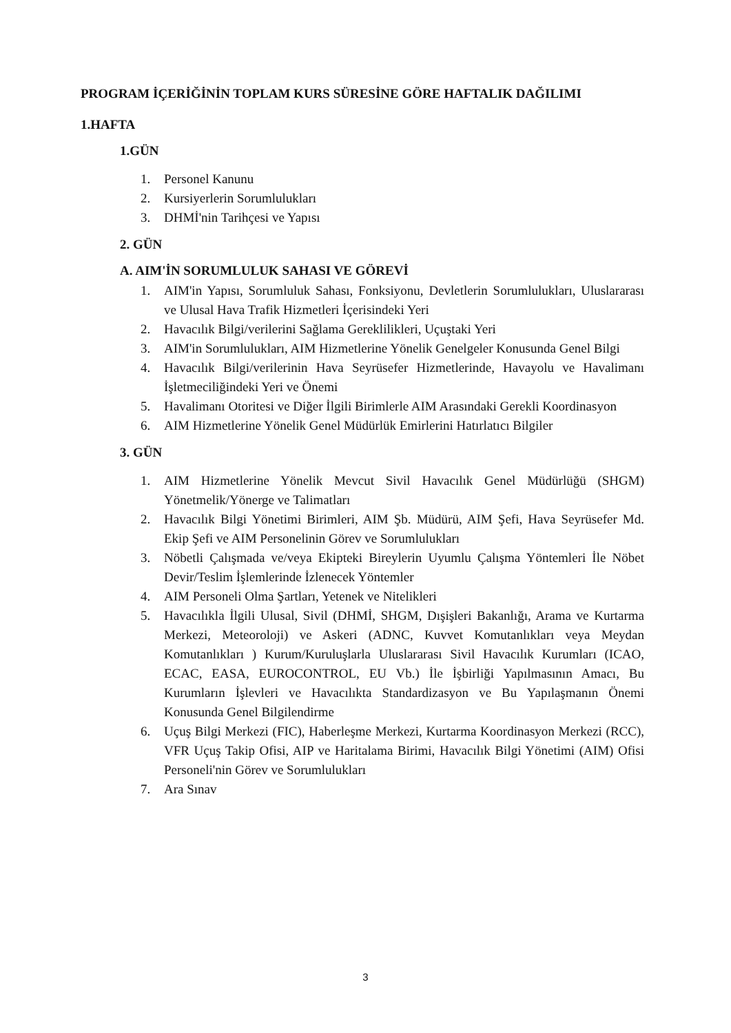PROGRAM İÇERİĞİNİN TOPLAM KURS SÜRESİNE GÖRE HAFTALIK DAĞILIMI
1.HAFTA
1.GÜN
1. Personel Kanunu
2. Kursiyerlerin Sorumlulukları
3. DHMİ'nin Tarihçesi ve Yapısı
2. GÜN
A. AIM'İN SORUMLULUK SAHASI VE GÖREVİ
1. AIM'in Yapısı, Sorumluluk Sahası, Fonksiyonu, Devletlerin Sorumlulukları, Uluslararası ve Ulusal Hava Trafik Hizmetleri İçerisindeki Yeri
2. Havacılık Bilgi/verilerini Sağlama Gereklilikleri, Uçuştaki Yeri
3. AIM'in Sorumlulukları, AIM Hizmetlerine Yönelik Genelgeler Konusunda Genel Bilgi
4. Havacılık Bilgi/verilerinin Hava Seyrüsefer Hizmetlerinde, Havayolu ve Havalimanı İşletmeciliğindeki Yeri ve Önemi
5. Havalimanı Otoritesi ve Diğer İlgili Birimlerle AIM Arasındaki Gerekli Koordinasyon
6. AIM Hizmetlerine Yönelik Genel Müdürlük Emirlerini Hatırlatıcı Bilgiler
3. GÜN
1. AIM Hizmetlerine Yönelik Mevcut Sivil Havacılık Genel Müdürlüğü (SHGM) Yönetmelik/Yönerge ve Talimatları
2. Havacılık Bilgi Yönetimi Birimleri, AIM Şb. Müdürü, AIM Şefi, Hava Seyrüsefer Md. Ekip Şefi ve AIM Personelinin Görev ve Sorumlulukları
3. Nöbetli Çalışmada ve/veya Ekipteki Bireylerin Uyumlu Çalışma Yöntemleri İle Nöbet Devir/Teslim İşlemlerinde İzlenecek Yöntemler
4. AIM Personeli Olma Şartları, Yetenek ve Nitelikleri
5. Havacılıkla İlgili Ulusal, Sivil (DHMİ, SHGM, Dışişleri Bakanlığı, Arama ve Kurtarma Merkezi, Meteoroloji) ve Askeri (ADNC, Kuvvet Komutanlıkları veya Meydan Komutanlıkları ) Kurum/Kuruluşlarla Uluslararası Sivil Havacılık Kurumları (ICAO, ECAC, EASA, EUROCONTROL, EU Vb.) İle İşbirliği Yapılmasının Amacı, Bu Kurumların İşlevleri ve Havacılıkta Standardizasyon ve Bu Yapılaşmanın Önemi Konusunda Genel Bilgilendirme
6. Uçuş Bilgi Merkezi (FIC), Haberleşme Merkezi, Kurtarma Koordinasyon Merkezi (RCC), VFR Uçuş Takip Ofisi, AIP ve Haritalama Birimi, Havacılık Bilgi Yönetimi (AIM) Ofisi Personeli'nin Görev ve Sorumlulukları
7. Ara Sınav
3